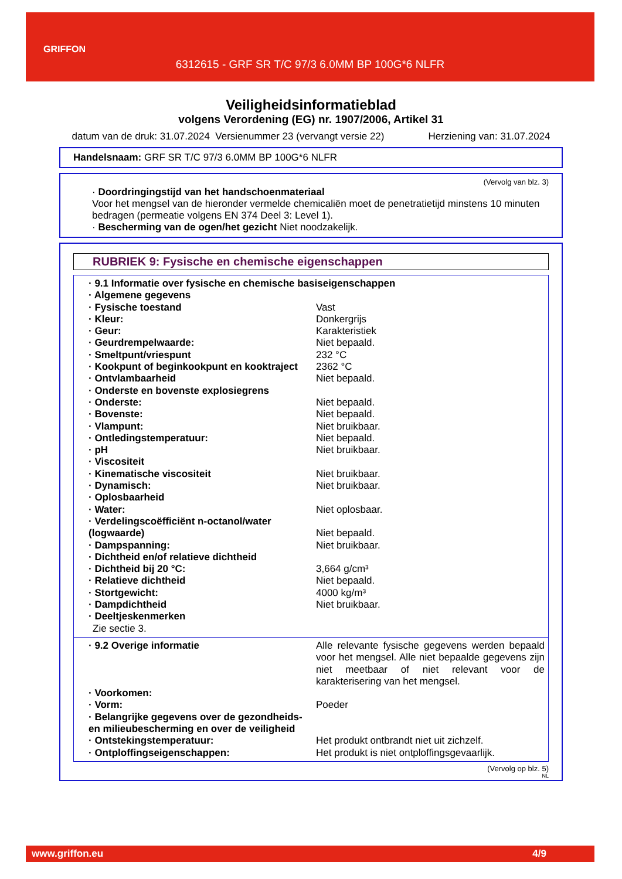GRIFFON
6312615 - GRF SR T/C 97/3 6.0MM BP 100G*6 NLFR
Veiligheidsinformatieblad
volgens Verordening (EG) nr. 1907/2006, Artikel 31
datum van de druk: 31.07.2024 Versienummer 23 (vervangt versie 22) Herziening van: 31.07.2024
Handelsnaam: GRF SR T/C 97/3 6.0MM BP 100G*6 NLFR
(Vervolg van blz. 3)
· Doordringingstijd van het handschoenmateriaal
Voor het mengsel van de hieronder vermelde chemicaliën moet de penetratietijd minstens 10 minuten bedragen (permeatie volgens EN 374 Deel 3: Level 1).
· Bescherming van de ogen/het gezicht Niet noodzakelijk.
RUBRIEK 9: Fysische en chemische eigenschappen
| · 9.1 Informatie over fysische en chemische basiseigenschappen | |
| · Algemene gegevens | |
| · Fysische toestand | Vast |
| · Kleur: | Donkergrijs |
| · Geur: | Karakteristiek |
| · Geurdrempelwaarde: | Niet bepaald. |
| · Smeltpunt/vriespunt | 232 °C |
| · Kookpunt of beginkookpunt en kooktraject | 2362 °C |
| · Ontvlambaarheid | Niet bepaald. |
| · Onderste en bovenste explosiegrens | |
| · Onderste: | Niet bepaald. |
| · Bovenste: | Niet bepaald. |
| · Vlampunt: | Niet bruikbaar. |
| · Ontledingstemperatuur: | Niet bepaald. |
| · pH | Niet bruikbaar. |
| · Viscositeit | |
| · Kinematische viscositeit | Niet bruikbaar. |
| · Dynamisch: | Niet bruikbaar. |
| · Oplosbaarheid | |
| · Water: | Niet oplosbaar. |
| · Verdelingscoëfficiënt n-octanol/water (logwaarde) | Niet bepaald. |
| · Dampspanning: | Niet bruikbaar. |
| · Dichtheid en/of relatieve dichtheid | |
| · Dichtheid bij 20 °C: | 3,664 g/cm³ |
| · Relatieve dichtheid | Niet bepaald. |
| · Stortgewicht: | 4000 kg/m³ |
| · Dampdichtheid | Niet bruikbaar. |
| · Deeltjeskenmerken | |
| Zie sectie 3. | |
| · 9.2 Overige informatie | Alle relevante fysische gegevens werden bepaald voor het mengsel. Alle niet bepaalde gegevens zijn niet meetbaar of niet relevant voor de karakterisering van het mengsel. |
| · Voorkomen: | |
| · Vorm: | Poeder |
| · Belangrijke gegevens over de gezondheids- en milieubescherming en over de veiligheid | |
| · Ontstekingstemperatuur: | Het produkt ontbrandt niet uit zichzelf. |
| · Ontploffingseigenschappen: | Het produkt is niet ontploffingsgevaarlijk. |
(Vervolg op blz. 5)
NL
www.griffon.eu 4/9